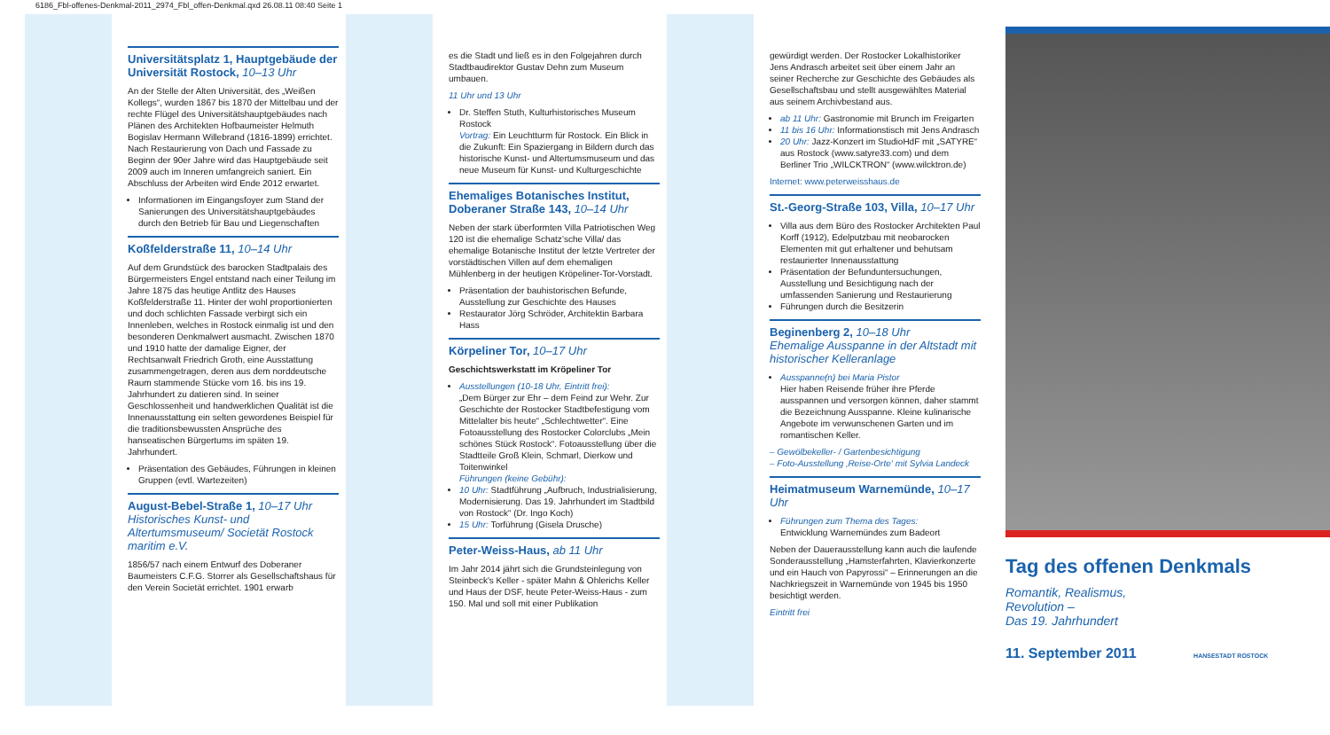6186_Fbl-offenes-Denkmal-2011_2974_Fbl_offen-Denkmal.qxd 26.08.11 08:40 Seite 1
Universitätsplatz 1, Hauptgebäude der Universität Rostock, 10–13 Uhr
An der Stelle der Alten Universität, des „Weißen Kollegs“, wurden 1867 bis 1870 der Mittelbau und der rechte Flügel des Universitätshauptgebäudes nach Plänen des Architekten Hofbaumeister Helmuth Bogislav Hermann Willebrand (1816-1899) errichtet. Nach Restaurierung von Dach und Fassade zu Beginn der 90er Jahre wird das Hauptgebäude seit 2009 auch im Inneren umfangreich saniert. Ein Abschluss der Arbeiten wird Ende 2012 erwartet.
Informationen im Eingangsfoyer zum Stand der Sanierungen des Universitätshauptgebäudes durch den Betrieb für Bau und Liegenschaften
Koßfelderstraße 11, 10–14 Uhr
Auf dem Grundstück des barocken Stadtpalais des Bürgermeisters Engel entstand nach einer Teilung im Jahre 1875 das heutige Antlitz des Hauses Koßfelderstraße 11. Hinter der wohl proportionierten und doch schlichten Fassade verbirgt sich ein Innenleben, welches in Rostock einmalig ist und den besonderen Denkmalwert ausmacht. Zwischen 1870 und 1910 hatte der damalige Eigner, der Rechtsanwalt Friedrich Groth, eine Ausstattung zusammengetragen, deren aus dem norddeutsche Raum stammende Stücke vom 16. bis ins 19. Jahrhundert zu datieren sind. In seiner Geschlossenheit und handwerklichen Qualität ist die Innenausstattung ein selten gewordenes Beispiel für die traditionsbewussten Ansprüche des hanseatischen Bürgertums im späten 19. Jahrhundert.
Präsentation des Gebäudes, Führungen in kleinen Gruppen (evtl. Wartezeiten)
August-Bebel-Straße 1, 10–17 Uhr
Historisches Kunst- und Altertumsmuseum/ Societät Rostock maritim e.V.
1856/57 nach einem Entwurf des Doberaner Baumeisters C.F.G. Storrer als Gesellschaftshaus für den Verein Societät errichtet. 1901 erwarb
es die Stadt und ließ es in den Folgejahren durch Stadtbaudirektor Gustav Dehn zum Museum umbauen.
11 Uhr und 13 Uhr
Dr. Steffen Stuth, Kulturhistorisches Museum Rostock
Vortrag: Ein Leuchtturm für Rostock. Ein Blick in die Zukunft: Ein Spaziergang in Bildern durch das historische Kunst- und Altertumsmuseum und das neue Museum für Kunst- und Kulturgeschichte
Ehemaliges Botanisches Institut, Doberaner Straße 143, 10–14 Uhr
Neben der stark überformten Villa Patriotischen Weg 120 ist die ehemalige Schatz’sche Villa/ das ehemalige Botanische Institut der letzte Vertreter der vorstädtischen Villen auf dem ehemaligen Mühlenberg in der heutigen Kröpeliner-Tor-Vorstadt.
Präsentation der bauhistorischen Befunde, Ausstellung zur Geschichte des Hauses
Restaurator Jörg Schröder, Architektin Barbara Hass
Körpeliner Tor, 10–17 Uhr
Geschichtswerkstatt im Kröpeliner Tor
Ausstellungen (10-18 Uhr, Eintritt frei):
„Dem Bürger zur Ehr – dem Feind zur Wehr. Zur Geschichte der Rostocker Stadtbefestigung vom Mittelalter bis heute“ „Schlechtwetter“. Eine Fotoausstellung des Rostocker Colorclubs „Mein schönes Stück Rostock“. Fotoausstellung über die Stadtteile Groß Klein, Schmarl, Dierkow und Toitenwinkel
Führungen (keine Gebühr):
10 Uhr: Stadtführung „Aufbruch, Industrialisierung, Modernisierung. Das 19. Jahrhundert im Stadtbild von Rostock“ (Dr. Ingo Koch)
15 Uhr: Torführung (Gisela Drusche)
Peter-Weiss-Haus, ab 11 Uhr
Im Jahr 2014 jährt sich die Grundsteinlegung von Steinbeck's Keller - später Mahn & Ohlerichs Keller und Haus der DSF, heute Peter-Weiss-Haus - zum 150. Mal und soll mit einer Publikation
gewürdigt werden. Der Rostocker Lokalhistoriker Jens Andrasch arbeitet seit über einem Jahr an seiner Recherche zur Geschichte des Gebäudes als Gesellschaftsbau und stellt ausgewähltes Material aus seinem Archivbestand aus.
ab 11 Uhr: Gastronomie mit Brunch im Freigarten
11 bis 16 Uhr: Informationstisch mit Jens Andrasch
20 Uhr: Jazz-Konzert im StudioHdF mit „SATYRE“ aus Rostock (www.satyre33.com) und dem Berliner Trio „WILCKTRON“ (www.wilcktron.de)
Internet: www.peterweisshaus.de
St.-Georg-Straße 103, Villa, 10–17 Uhr
Villa aus dem Büro des Rostocker Architekten Paul Korff (1912), Edelputzbau mit neobarocken Elementen mit gut erhaltener und behutsam restaurierter Innenausstattung
Präsentation der Befunduntersuchungen, Ausstellung und Besichtigung nach der umfassenden Sanierung und Restaurierung
Führungen durch die Besitzerin
Beginenberg 2, 10–18 Uhr
Ehemalige Ausspanne in der Altstadt mit historischer Kelleranlage
Ausspanne(n) bei Maria Pistor
Hier haben Reisende früher ihre Pferde ausspannen und versorgen können, daher stammt die Bezeichnung Ausspanne. Kleine kulinarische Angebote im verwunschenen Garten und im romantischen Keller.
– Gewölbekeller- / Gartenbesichtigung
– Foto-Ausstellung ‚Reise-Orte‘ mit Sylvia Landeck
Heimatmuseum Warnemünde, 10–17 Uhr
Führungen zum Thema des Tages:
Entwicklung Warnemündes zum Badeort
Neben der Dauerausstellung kann auch die laufende Sonderausstellung „Hamsterfahrten, Klavierkonzerte und ein Hauch von Papyrossi“ – Erinnerungen an die Nachkriegszeit in Warnemünde von 1945 bis 1950 besichtigt werden.
Eintritt frei
Tag des offenen Denkmals
Romantik, Realismus,
Revolution –
Das 19. Jahrhundert
11. September 2011 HANSESTADT ROSTOCK